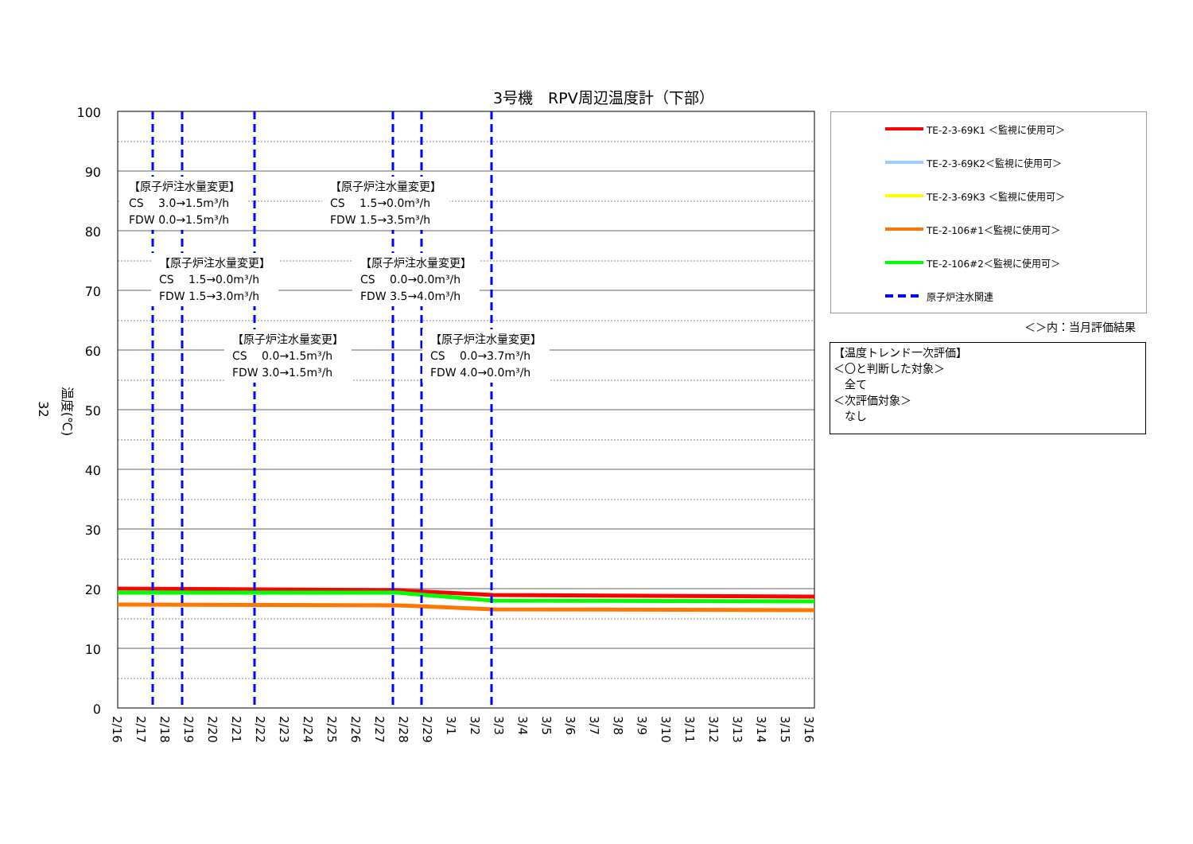3号機　RPV周辺温度計（下部）
32 温度(℃)
100
90
80
70
60
50
40
30
20
10
0
2/16
2/17
2/18
2/19
2/20
2/21
2/22
2/23
2/24
2/25
2/26
2/27
2/28
2/29
3/1
3/2
3/3
3/4
3/5
3/6
3/7
3/8
3/9
3/10
3/11
3/12
3/13
3/14
3/15
3/16
【原子炉注水量変更】
CS　 3.0→1.5m³/h
FDW 0.0→1.5m³/h
【原子炉注水量変更】
CS　 1.5→0.0m³/h
FDW 1.5→3.5m³/h
【原子炉注水量変更】
CS　 1.5→0.0m³/h
FDW 1.5→3.0m³/h
【原子炉注水量変更】
CS　 0.0→0.0m³/h
FDW 3.5→4.0m³/h
【原子炉注水量変更】
CS　 0.0→1.5m³/h
FDW 3.0→1.5m³/h
【原子炉注水量変更】
CS　 0.0→3.7m³/h
FDW 4.0→0.0m³/h
TE-2-3-69K1 ＜監視に使用可＞
TE-2-3-69K2＜監視に使用可＞
TE-2-3-69K3 ＜監視に使用可＞
TE-2-106#1＜監視に使用可＞
TE-2-106#2＜監視に使用可＞
原子炉注水関連
＜＞内：当月評価結果
【温度トレンド一次評価】
＜〇と判断した対象＞
　全て
＜次評価対象＞
　なし